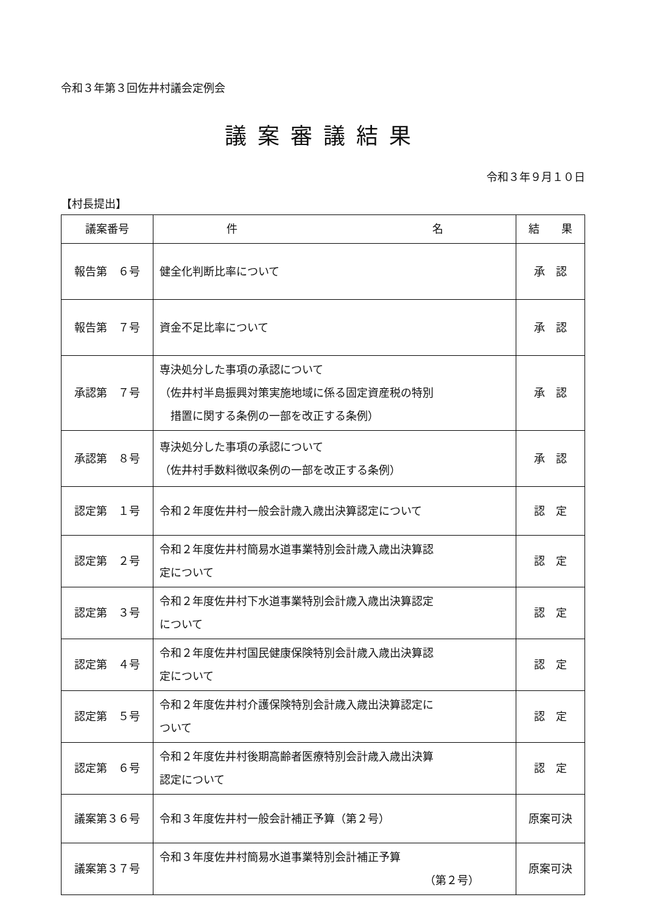令和３年第３回佐井村議会定例会
議案審議結果
令和３年９月１０日
【村長提出】
| 議案番号 | 件 名 | 結 果 |
| --- | --- | --- |
| 報告第 ６号 | 健全化判断比率について | 承 認 |
| 報告第 ７号 | 資金不足比率について | 承 認 |
| 承認第 ７号 | 専決処分した事項の承認について （佐井村半島振興対策実施地域に係る固定資産税の特別 措置に関する条例の一部を改正する条例） | 承 認 |
| 承認第 ８号 | 専決処分した事項の承認について （佐井村手数料徴収条例の一部を改正する条例） | 承 認 |
| 認定第 １号 | 令和２年度佐井村一般会計歳入歳出決算認定について | 認 定 |
| 認定第 ２号 | 令和２年度佐井村簡易水道事業特別会計歳入歳出決算認 定について | 認 定 |
| 認定第 ３号 | 令和２年度佐井村下水道事業特別会計歳入歳出決算認定 について | 認 定 |
| 認定第 ４号 | 令和２年度佐井村国民健康保険特別会計歳入歳出決算認 定について | 認 定 |
| 認定第 ５号 | 令和２年度佐井村介護保険特別会計歳入歳出決算認定に ついて | 認 定 |
| 認定第 ６号 | 令和２年度佐井村後期高齢者医療特別会計歳入歳出決算 認定について | 認 定 |
| 議案第３６号 | 令和３年度佐井村一般会計補正予算（第２号） | 原案可決 |
| 議案第３７号 | 令和３年度佐井村簡易水道事業特別会計補正予算 （第２号） | 原案可決 |